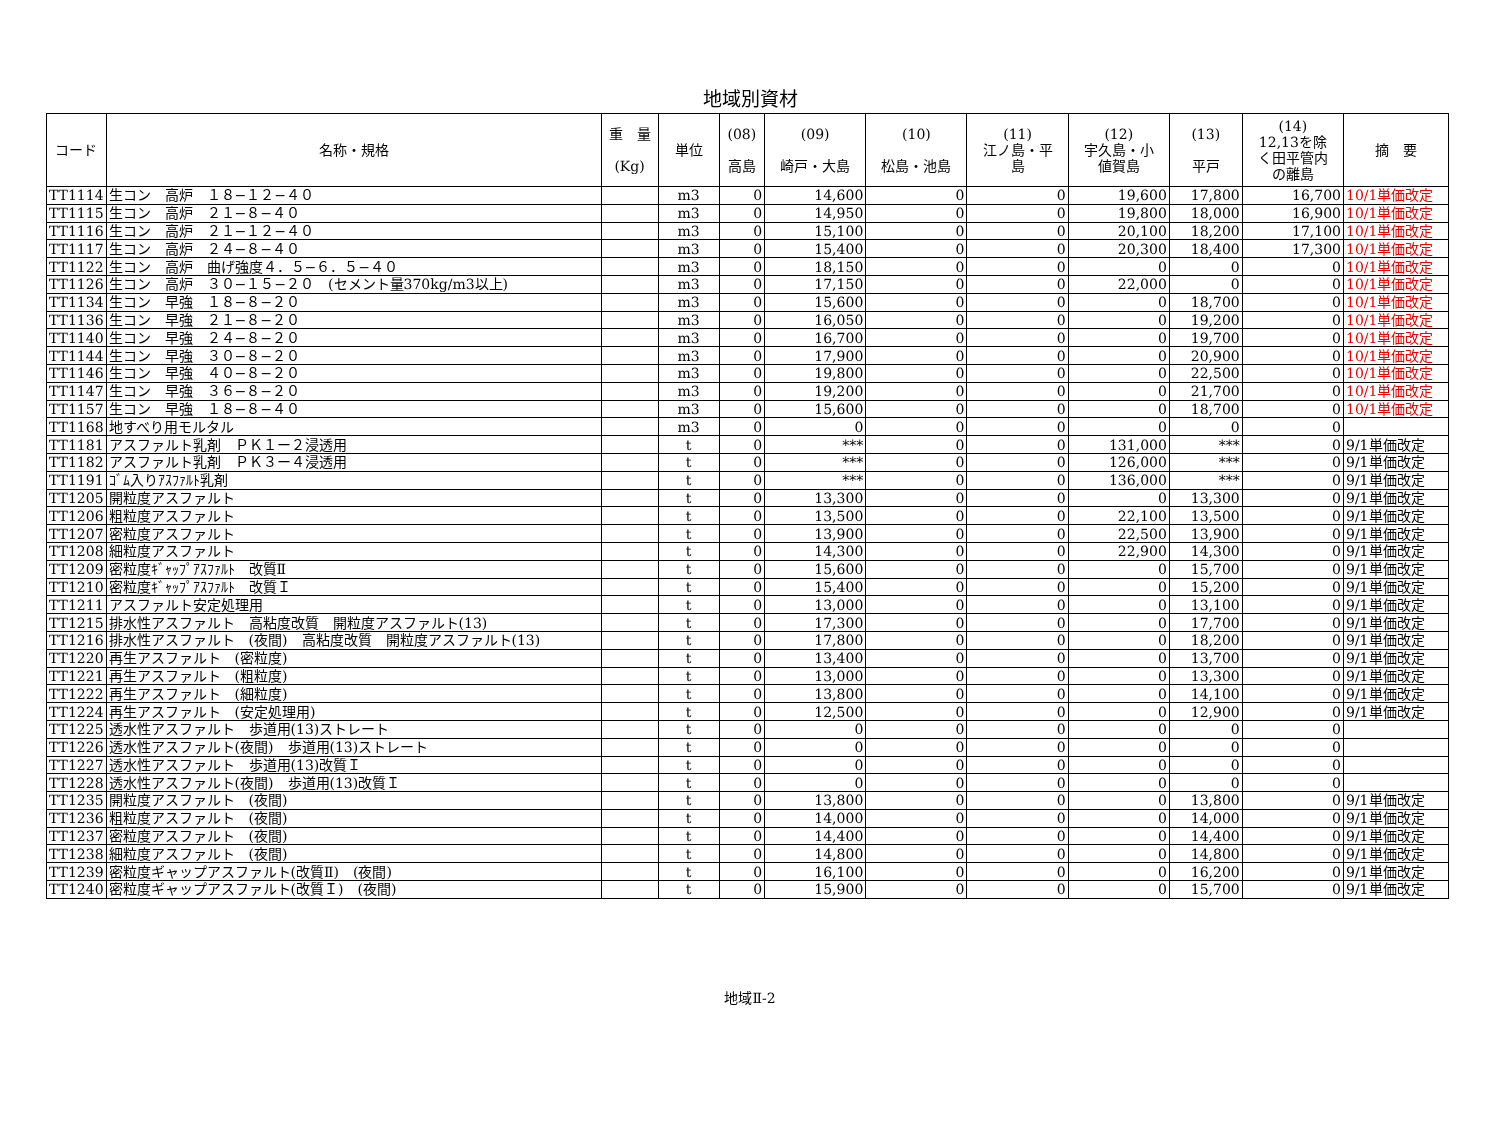地域別資材
| コード | 名称・規格 | 重 量 (Kg) | 単位 | (08) 高島 | (09) 崎戸・大島 | (10) 松島・池島 | (11) 江ノ島・平 島 | (12) 宇久島・小 値賀島 | (13) 平戸 | (14) 12,13を除 く田平管内 の離島 | 摘 要 |
| --- | --- | --- | --- | --- | --- | --- | --- | --- | --- | --- | --- |
| TT1114 | 生コン 高炉 １８−１２−４０ | | m3 | 0 | 14,600 | 0 | 0 | 19,600 | 17,800 | 16,700 | 10/1単価改定 |
| TT1115 | 生コン 高炉 ２１−８−４０ | | m3 | 0 | 14,950 | 0 | 0 | 19,800 | 18,000 | 16,900 | 10/1単価改定 |
| TT1116 | 生コン 高炉 ２１−１２−４０ | | m3 | 0 | 15,100 | 0 | 0 | 20,100 | 18,200 | 17,100 | 10/1単価改定 |
| TT1117 | 生コン 高炉 ２４−８−４０ | | m3 | 0 | 15,400 | 0 | 0 | 20,300 | 18,400 | 17,300 | 10/1単価改定 |
| TT1122 | 生コン 高炉 曲げ強度４．５−６．５−４０ | | m3 | 0 | 18,150 | 0 | 0 | 0 | 0 | 0 | 10/1単価改定 |
| TT1126 | 生コン 高炉 ３０−１５−２０ (セメント量370kg/m3以上) | | m3 | 0 | 17,150 | 0 | 0 | 22,000 | 0 | 0 | 10/1単価改定 |
| TT1134 | 生コン 早強 １８−８−２０ | | m3 | 0 | 15,600 | 0 | 0 | 0 | 18,700 | 0 | 10/1単価改定 |
| TT1136 | 生コン 早強 ２１−８−２０ | | m3 | 0 | 16,050 | 0 | 0 | 0 | 19,200 | 0 | 10/1単価改定 |
| TT1140 | 生コン 早強 ２４−８−２０ | | m3 | 0 | 16,700 | 0 | 0 | 0 | 19,700 | 0 | 10/1単価改定 |
| TT1144 | 生コン 早強 ３０−８−２０ | | m3 | 0 | 17,900 | 0 | 0 | 0 | 20,900 | 0 | 10/1単価改定 |
| TT1146 | 生コン 早強 ４０−８−２０ | | m3 | 0 | 19,800 | 0 | 0 | 0 | 22,500 | 0 | 10/1単価改定 |
| TT1147 | 生コン 早強 ３６−８−２０ | | m3 | 0 | 19,200 | 0 | 0 | 0 | 21,700 | 0 | 10/1単価改定 |
| TT1157 | 生コン 早強 １８−８−４０ | | m3 | 0 | 15,600 | 0 | 0 | 0 | 18,700 | 0 | 10/1単価改定 |
| TT1168 | 地すべり用モルタル | | m3 | 0 | 0 | 0 | 0 | 0 | 0 | 0 | |
| TT1181 | アスファルト乳剤 ＰＫ１ー２浸透用 | | t | 0 | *** | 0 | 0 | 131,000 | *** | 0 | 9/1単価改定 |
| TT1182 | アスファルト乳剤 ＰＫ３ー４浸透用 | | t | 0 | *** | 0 | 0 | 126,000 | *** | 0 | 9/1単価改定 |
| TT1191 | ｺﾞﾑ入りｱｽﾌｧﾙﾄ乳剤 | | t | 0 | *** | 0 | 0 | 136,000 | *** | 0 | 9/1単価改定 |
| TT1205 | 開粒度アスファルト | | t | 0 | 13,300 | 0 | 0 | 0 | 13,300 | 0 | 9/1単価改定 |
| TT1206 | 粗粒度アスファルト | | t | 0 | 13,500 | 0 | 0 | 22,100 | 13,500 | 0 | 9/1単価改定 |
| TT1207 | 密粒度アスファルト | | t | 0 | 13,900 | 0 | 0 | 22,500 | 13,900 | 0 | 9/1単価改定 |
| TT1208 | 細粒度アスファルト | | t | 0 | 14,300 | 0 | 0 | 22,900 | 14,300 | 0 | 9/1単価改定 |
| TT1209 | 密粒度ｷﾞｬｯﾌﾟｱｽﾌｧﾙﾄ 改質Ⅱ | | t | 0 | 15,600 | 0 | 0 | 0 | 15,700 | 0 | 9/1単価改定 |
| TT1210 | 密粒度ｷﾞｬｯﾌﾟｱｽﾌｧﾙﾄ 改質Ｉ | | t | 0 | 15,400 | 0 | 0 | 0 | 15,200 | 0 | 9/1単価改定 |
| TT1211 | アスファルト安定処理用 | | t | 0 | 13,000 | 0 | 0 | 0 | 13,100 | 0 | 9/1単価改定 |
| TT1215 | 排水性アスファルト 高粘度改質 開粒度アスファルト(13) | | t | 0 | 17,300 | 0 | 0 | 0 | 17,700 | 0 | 9/1単価改定 |
| TT1216 | 排水性アスファルト (夜間) 高粘度改質 開粒度アスファルト(13) | | t | 0 | 17,800 | 0 | 0 | 0 | 18,200 | 0 | 9/1単価改定 |
| TT1220 | 再生アスファルト (密粒度) | | t | 0 | 13,400 | 0 | 0 | 0 | 13,700 | 0 | 9/1単価改定 |
| TT1221 | 再生アスファルト (粗粒度) | | t | 0 | 13,000 | 0 | 0 | 0 | 13,300 | 0 | 9/1単価改定 |
| TT1222 | 再生アスファルト (細粒度) | | t | 0 | 13,800 | 0 | 0 | 0 | 14,100 | 0 | 9/1単価改定 |
| TT1224 | 再生アスファルト (安定処理用) | | t | 0 | 12,500 | 0 | 0 | 0 | 12,900 | 0 | 9/1単価改定 |
| TT1225 | 透水性アスファルト 歩道用(13)ストレート | | t | 0 | 0 | 0 | 0 | 0 | 0 | 0 | |
| TT1226 | 透水性アスファルト(夜間) 歩道用(13)ストレート | | t | 0 | 0 | 0 | 0 | 0 | 0 | 0 | |
| TT1227 | 透水性アスファルト 歩道用(13)改質Ｉ | | t | 0 | 0 | 0 | 0 | 0 | 0 | 0 | |
| TT1228 | 透水性アスファルト(夜間) 歩道用(13)改質Ｉ | | t | 0 | 0 | 0 | 0 | 0 | 0 | 0 | |
| TT1235 | 開粒度アスファルト (夜間) | | t | 0 | 13,800 | 0 | 0 | 0 | 13,800 | 0 | 9/1単価改定 |
| TT1236 | 粗粒度アスファルト (夜間) | | t | 0 | 14,000 | 0 | 0 | 0 | 14,000 | 0 | 9/1単価改定 |
| TT1237 | 密粒度アスファルト (夜間) | | t | 0 | 14,400 | 0 | 0 | 0 | 14,400 | 0 | 9/1単価改定 |
| TT1238 | 細粒度アスファルト (夜間) | | t | 0 | 14,800 | 0 | 0 | 0 | 14,800 | 0 | 9/1単価改定 |
| TT1239 | 密粒度ギャップアスファルト(改質Ⅱ) (夜間) | | t | 0 | 16,100 | 0 | 0 | 0 | 16,200 | 0 | 9/1単価改定 |
| TT1240 | 密粒度ギャップアスファルト(改質Ｉ) (夜間) | | t | 0 | 15,900 | 0 | 0 | 0 | 15,700 | 0 | 9/1単価改定 |
地域Ⅱ-2